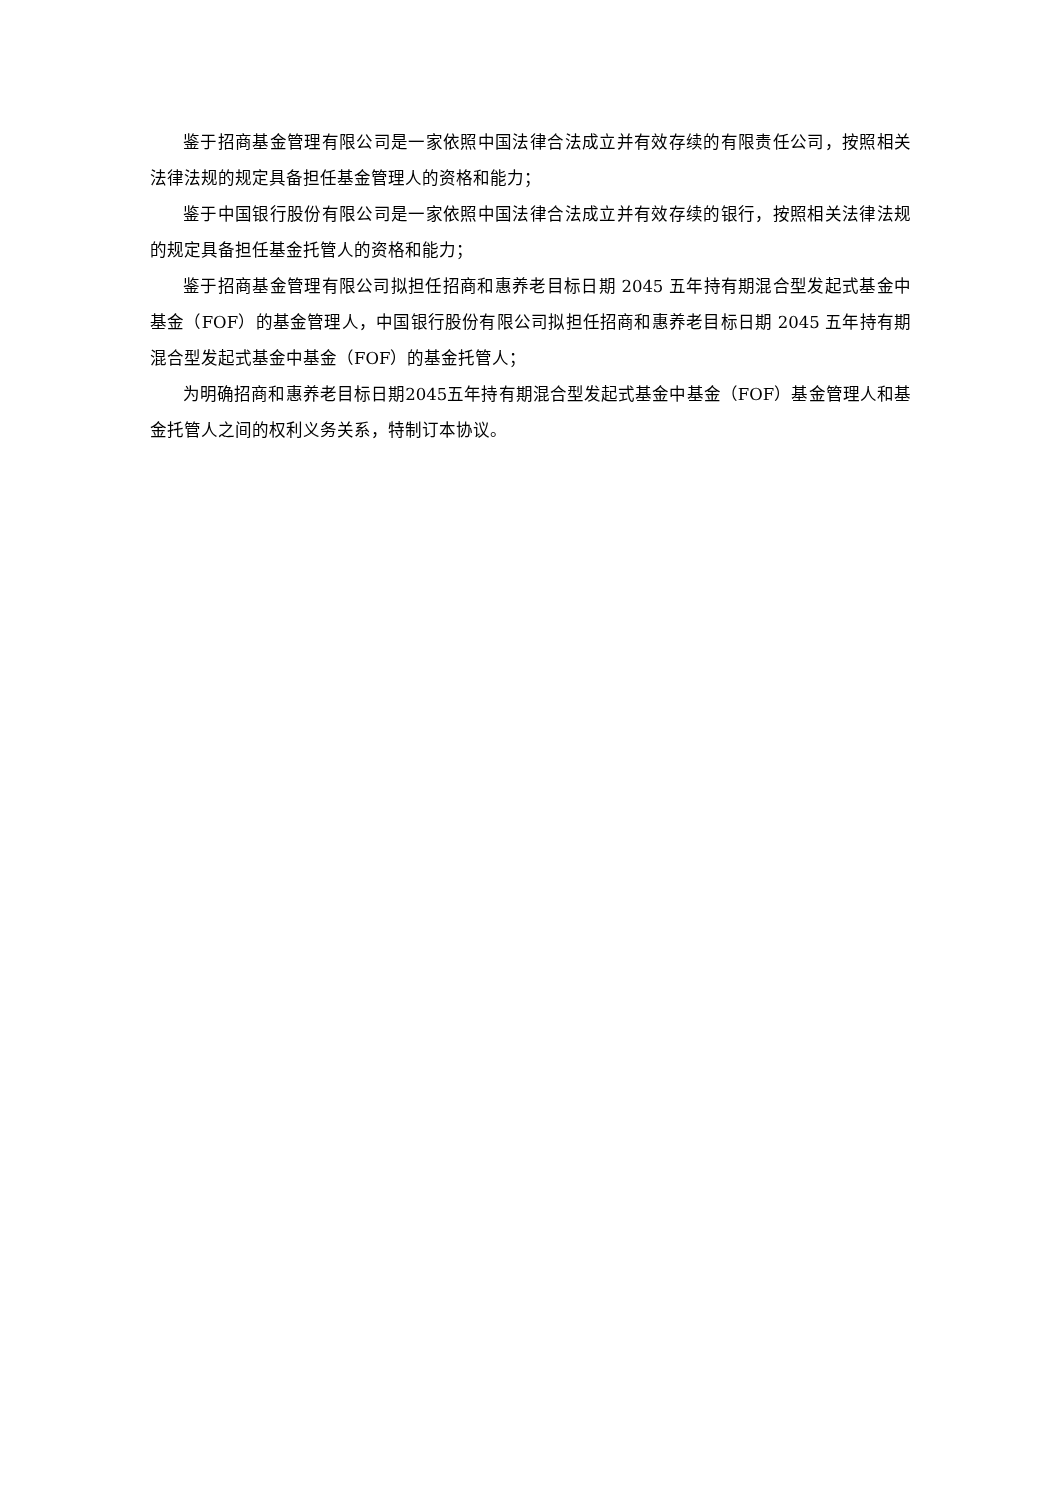鉴于招商基金管理有限公司是一家依照中国法律合法成立并有效存续的有限责任公司，按照相关法律法规的规定具备担任基金管理人的资格和能力；
鉴于中国银行股份有限公司是一家依照中国法律合法成立并有效存续的银行，按照相关法律法规的规定具备担任基金托管人的资格和能力；
鉴于招商基金管理有限公司拟担任招商和惠养老目标日期 2045 五年持有期混合型发起式基金中基金（FOF）的基金管理人，中国银行股份有限公司拟担任招商和惠养老目标日期 2045 五年持有期混合型发起式基金中基金（FOF）的基金托管人；
为明确招商和惠养老目标日期2045五年持有期混合型发起式基金中基金（FOF）基金管理人和基金托管人之间的权利义务关系，特制订本协议。